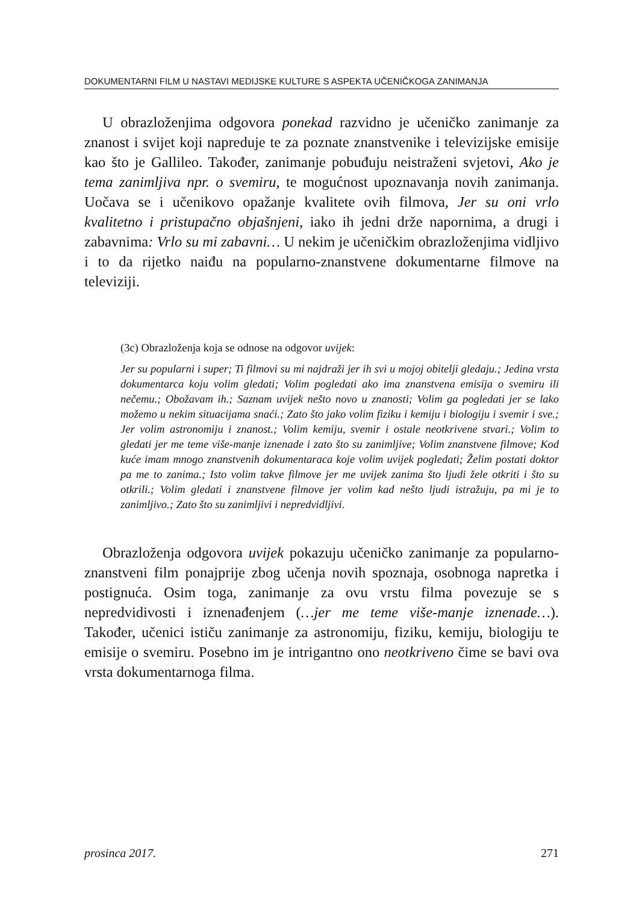DOKUMENTARNI FILM U NASTAVI MEDIJSKE KULTURE S ASPEKTA UČENIČKOGA ZANIMANJA
U obrazloženjima odgovora ponekad razvidno je učeničko zanimanje za znanost i svijet koji napreduje te za poznate znanstvenike i televizijske emisije kao što je Gallileo. Također, zanimanje pobuđuju neistraženi svjetovi, Ako je tema zanimljiva npr. o svemiru, te mogućnost upoznavanja novih zanimanja. Uočava se i učenikovo opažanje kvalitete ovih filmova, Jer su oni vrlo kvalitetno i pristupačno objašnjeni, iako ih jedni drže napornima, a drugi i zabavnima: Vrlo su mi zabavni… U nekim je učeničkim obrazloženjima vidljivo i to da rijetko naiđu na popularno-znanstvene dokumentarne filmove na televiziji.
(3c) Obrazloženja koja se odnose na odgovor uvijek:
Jer su popularni i super; Ti filmovi su mi najdraži jer ih svi u mojoj obitelji gledaju.; Jedina vrsta dokumentarca koju volim gledati; Volim pogledati ako ima znanstvena emisija o svemiru ili nečemu.; Obožavam ih.; Saznam uvijek nešto novo u znanosti; Volim ga pogledati jer se lako možemo u nekim situacijama snaći.; Zato što jako volim fiziku i kemiju i biologiju i svemir i sve.; Jer volim astronomiju i znanost.; Volim kemiju, svemir i ostale neotkrivene stvari.; Volim to gledati jer me teme više-manje iznenade i zato što su zanimljive; Volim znanstvene filmove; Kod kuće imam mnogo znanstvenih dokumentaraca koje volim uvijek pogledati; Želim postati doktor pa me to zanima.; Isto volim takve filmove jer me uvijek zanima što ljudi žele otkriti i što su otkrili.; Volim gledati i znanstvene filmove jer volim kad nešto ljudi istražuju, pa mi je to zanimljivo.; Zato što su zanimljivi i nepredvidljivi.
Obrazloženja odgovora uvijek pokazuju učeničko zanimanje za popularno-znanstveni film ponajprije zbog učenja novih spoznaja, osobnoga napretka i postignuća. Osim toga, zanimanje za ovu vrstu filma povezuje se s nepredvidivosti i iznenađenjem (…jer me teme više-manje iznenade…). Također, učenici ističu zanimanje za astronomiju, fiziku, kemiju, biologiju te emisije o svemiru. Posebno im je intrigantno ono neotkriveno čime se bavi ova vrsta dokumentarnoga filma.
prosinca 2017. 271